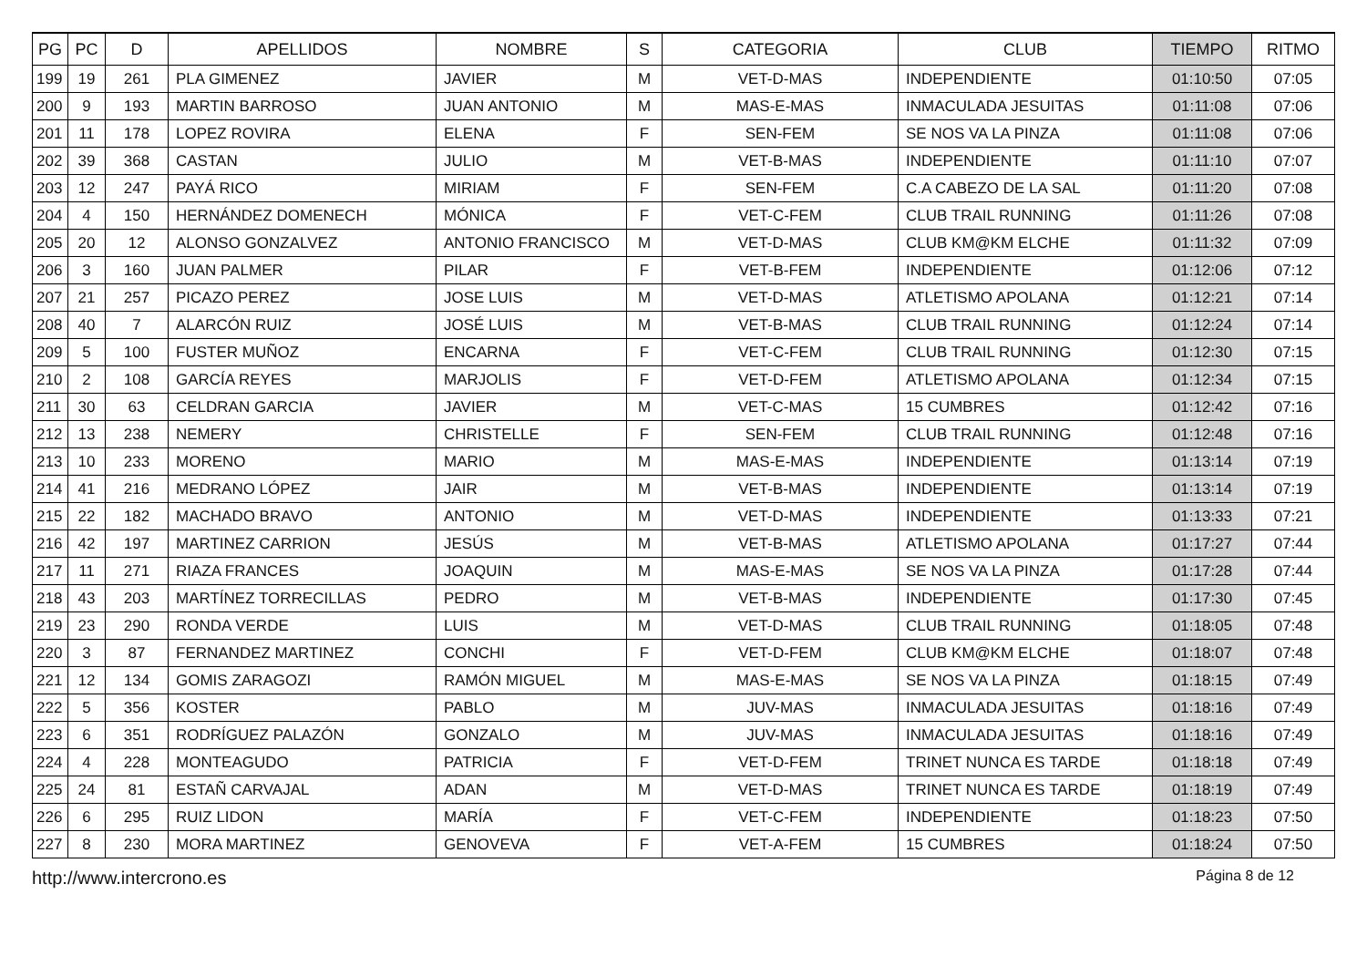| PG | PC | D | APELLIDOS | NOMBRE | S | CATEGORIA | CLUB | TIEMPO | RITMO |
| --- | --- | --- | --- | --- | --- | --- | --- | --- | --- |
| 199 | 19 | 261 | PLA GIMENEZ | JAVIER | M | VET-D-MAS | INDEPENDIENTE | 01:10:50 | 07:05 |
| 200 | 9 | 193 | MARTIN BARROSO | JUAN ANTONIO | M | MAS-E-MAS | INMACULADA JESUITAS | 01:11:08 | 07:06 |
| 201 | 11 | 178 | LOPEZ ROVIRA | ELENA | F | SEN-FEM | SE NOS VA LA PINZA | 01:11:08 | 07:06 |
| 202 | 39 | 368 | CASTAN | JULIO | M | VET-B-MAS | INDEPENDIENTE | 01:11:10 | 07:07 |
| 203 | 12 | 247 | PAYÁ RICO | MIRIAM | F | SEN-FEM | C.A CABEZO DE LA SAL | 01:11:20 | 07:08 |
| 204 | 4 | 150 | HERNÁNDEZ DOMENECH | MÓNICA | F | VET-C-FEM | CLUB TRAIL RUNNING | 01:11:26 | 07:08 |
| 205 | 20 | 12 | ALONSO GONZALVEZ | ANTONIO FRANCISCO | M | VET-D-MAS | CLUB KM@KM ELCHE | 01:11:32 | 07:09 |
| 206 | 3 | 160 | JUAN PALMER | PILAR | F | VET-B-FEM | INDEPENDIENTE | 01:12:06 | 07:12 |
| 207 | 21 | 257 | PICAZO PEREZ | JOSE LUIS | M | VET-D-MAS | ATLETISMO APOLANA | 01:12:21 | 07:14 |
| 208 | 40 | 7 | ALARCÓN RUIZ | JOSÉ LUIS | M | VET-B-MAS | CLUB TRAIL RUNNING | 01:12:24 | 07:14 |
| 209 | 5 | 100 | FUSTER MUÑOZ | ENCARNA | F | VET-C-FEM | CLUB TRAIL RUNNING | 01:12:30 | 07:15 |
| 210 | 2 | 108 | GARCÍA REYES | MARJOLIS | F | VET-D-FEM | ATLETISMO APOLANA | 01:12:34 | 07:15 |
| 211 | 30 | 63 | CELDRAN GARCIA | JAVIER | M | VET-C-MAS | 15 CUMBRES | 01:12:42 | 07:16 |
| 212 | 13 | 238 | NEMERY | CHRISTELLE | F | SEN-FEM | CLUB TRAIL RUNNING | 01:12:48 | 07:16 |
| 213 | 10 | 233 | MORENO | MARIO | M | MAS-E-MAS | INDEPENDIENTE | 01:13:14 | 07:19 |
| 214 | 41 | 216 | MEDRANO LÓPEZ | JAIR | M | VET-B-MAS | INDEPENDIENTE | 01:13:14 | 07:19 |
| 215 | 22 | 182 | MACHADO BRAVO | ANTONIO | M | VET-D-MAS | INDEPENDIENTE | 01:13:33 | 07:21 |
| 216 | 42 | 197 | MARTINEZ CARRION | JESÚS | M | VET-B-MAS | ATLETISMO APOLANA | 01:17:27 | 07:44 |
| 217 | 11 | 271 | RIAZA FRANCES | JOAQUIN | M | MAS-E-MAS | SE NOS VA LA PINZA | 01:17:28 | 07:44 |
| 218 | 43 | 203 | MARTÍNEZ TORRECILLAS | PEDRO | M | VET-B-MAS | INDEPENDIENTE | 01:17:30 | 07:45 |
| 219 | 23 | 290 | RONDA VERDE | LUIS | M | VET-D-MAS | CLUB TRAIL RUNNING | 01:18:05 | 07:48 |
| 220 | 3 | 87 | FERNANDEZ MARTINEZ | CONCHI | F | VET-D-FEM | CLUB KM@KM ELCHE | 01:18:07 | 07:48 |
| 221 | 12 | 134 | GOMIS ZARAGOZI | RAMÓN MIGUEL | M | MAS-E-MAS | SE NOS VA LA PINZA | 01:18:15 | 07:49 |
| 222 | 5 | 356 | KOSTER | PABLO | M | JUV-MAS | INMACULADA JESUITAS | 01:18:16 | 07:49 |
| 223 | 6 | 351 | RODRÍGUEZ PALAZÓN | GONZALO | M | JUV-MAS | INMACULADA JESUITAS | 01:18:16 | 07:49 |
| 224 | 4 | 228 | MONTEAGUDO | PATRICIA | F | VET-D-FEM | TRINET NUNCA ES TARDE | 01:18:18 | 07:49 |
| 225 | 24 | 81 | ESTAÑ CARVAJAL | ADAN | M | VET-D-MAS | TRINET NUNCA ES TARDE | 01:18:19 | 07:49 |
| 226 | 6 | 295 | RUIZ LIDON | MARÍA | F | VET-C-FEM | INDEPENDIENTE | 01:18:23 | 07:50 |
| 227 | 8 | 230 | MORA MARTINEZ | GENOVEVA | F | VET-A-FEM | 15 CUMBRES | 01:18:24 | 07:50 |
http://www.intercrono.es Página 8 de 12